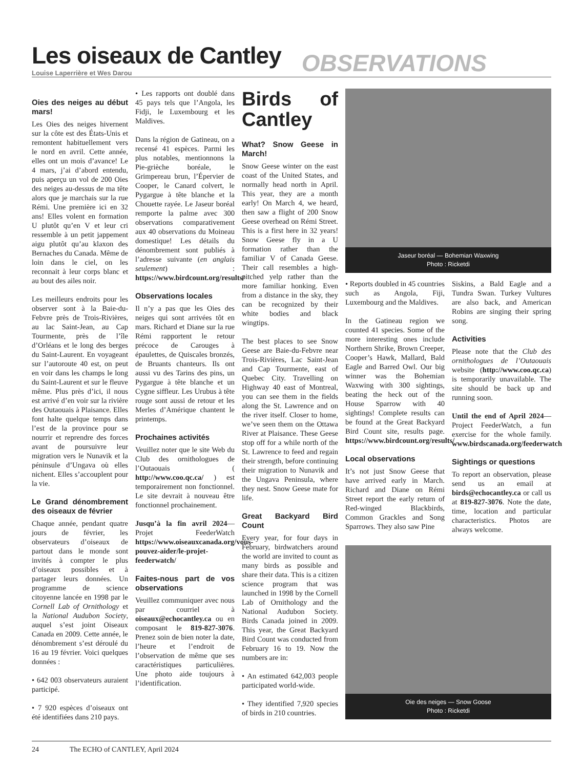Les oiseaux de Cantley
Louise Laperrière et Wes Darou
OBSERVATIONS
Oies des neiges au début mars!
Les Oies des neiges hivernent sur la côte est des États-Unis et remontent habituellement vers le nord en avril. Cette année, elles ont un mois d’avance! Le 4 mars, j’ai d’abord entendu, puis aperçu un vol de 200 Oies des neiges au-dessus de ma tête alors que je marchais sur la rue Rémi. Une première ici en 32 ans! Elles volent en formation U plutôt qu’en V et leur cri ressemble à un petit jappement aigu plutôt qu’au klaxon des Bernaches du Canada. Même de loin dans le ciel, on les reconnait à leur corps blanc et au bout des ailes noir.
Les meilleurs endroits pour les observer sont à la Baie-du-Febvre près de Trois-Rivières, au lac Saint-Jean, au Cap Tourmente, près de l’île d’Orléans et le long des berges du Saint-Laurent. En voyageant sur l’autoroute 40 est, on peut en voir dans les champs le long du Saint-Laurent et sur le fleuve même. Plus près d’ici, il nous est arrivé d’en voir sur la rivière des Outaouais à Plaisance. Elles font halte quelque temps dans l’est de la province pour se nourrir et reprendre des forces avant de poursuivre leur migration vers le Nunavik et la péninsule d’Ungava où elles nichent. Elles s’accouplent pour la vie.
Le Grand dénombrement des oiseaux de février
Chaque année, pendant quatre jours de février, les observateurs d’oiseaux de partout dans le monde sont invités à compter le plus d’oiseaux possibles et à partager leurs données. Un programme de science citoyenne lancée en 1998 par le Cornell Lab of Ornithology et la National Audubon Society, auquel s’est joint Oiseaux Canada en 2009. Cette année, le dénombrement s’est déroulé du 16 au 19 février. Voici quelques données :
• 642 003 observateurs auraient participé.
• 7 920 espèces d’oiseaux ont été identifiées dans 210 pays.
• Les rapports ont doublé dans 45 pays tels que l’Angola, les Fidji, le Luxembourg et les Maldives.
Dans la région de Gatineau, on a recensé 41 espèces. Parmi les plus notables, mentionnons la Pie-grièche boréale, le Grimpereau brun, l’Épervier de Cooper, le Canard colvert, le Pygargue à tête blanche et la Chouette rayée. Le Jaseur boréal remporte la palme avec 300 observations comparativement aux 40 observations du Moineau domestique! Les détails du dénombrement sont publiés à l’adresse suivante (en anglais seulement) : https://www.birdcount.org/results/
Observations locales
Il n’y a pas que les Oies des neiges qui sont arrivées tôt en mars. Richard et Diane sur la rue Rémi rapportent le retour précoce de Carouges à épaulettes, de Quiscales bronzés, de Bruants chanteurs. Ils ont aussi vu des Tarins des pins, un Pygargue à tête blanche et un Cygne siffleur. Les Urubus à tête rouge sont aussi de retour et les Merles d’Amérique chantent le printemps.
Prochaines activités
Veuillez noter que le site Web du Club des ornithologues de l’Outaouais ( http://www.coo.qc.ca/ ) est temporairement non fonctionnel. Le site devrait à nouveau être fonctionnel prochainement.
Jusqu’à la fin avril 2024— Projet FeederWatch https://www.oiseauxcanada.org/vous-pouvez-aider/le-projet-feederwatch/
Faites-nous part de vos observations
Veuillez communiquer avec nous par courriel à oiseaux@echocantley.ca ou en composant le 819-827-3076. Prenez soin de bien noter la date, l’heure et l’endroit de l’observation de même que ses caractéristiques particulières. Une photo aide toujours à l’identification.
Birds of Cantley
What? Snow Geese in March!
Snow Geese winter on the east coast of the United States, and normally head north in April. This year, they are a month early! On March 4, we heard, then saw a flight of 200 Snow Geese overhead on Rémi Street. This is a first here in 32 years! Snow Geese fly in a U formation rather than the familiar V of Canada Geese. Their call resembles a high-pitched yelp rather than the more familiar honking. Even from a distance in the sky, they can be recognized by their white bodies and black wingtips.
The best places to see Snow Geese are Baie-du-Febvre near Trois-Rivières, Lac Saint-Jean and Cap Tourmente, east of Quebec City. Travelling on Highway 40 east of Montreal, you can see them in the fields along the St. Lawrence and on the river itself. Closer to home, we’ve seen them on the Ottawa River at Plaisance. These Geese stop off for a while north of the St. Lawrence to feed and regain their strength, before continuing their migration to Nunavik and the Ungava Peninsula, where they nest. Snow Geese mate for life.
Great Backyard Bird Count
Every year, for four days in February, birdwatchers around the world are invited to count as many birds as possible and share their data. This is a citizen science program that was launched in 1998 by the Cornell Lab of Ornithology and the National Audubon Society. Birds Canada joined in 2009. This year, the Great Backyard Bird Count was conducted from February 16 to 19. Now the numbers are in:
• An estimated 642,003 people participated world-wide.
• They identified 7,920 species of birds in 210 countries.
Jaseur boréal — Bohemian Waxwing
Photo : Ricketdi
• Reports doubled in 45 countries such as Angola, Fiji, Luxembourg and the Maldives.
In the Gatineau region we counted 41 species. Some of the more interesting ones include Northern Shrike, Brown Creeper, Cooper’s Hawk, Mallard, Bald Eagle and Barred Owl. Our big winner was the Bohemian Waxwing with 300 sightings, beating the heck out of the House Sparrow with 40 sightings! Complete results can be found at the Great Backyard Bird Count site, results page. https://www.birdcount.org/results/
Local observations
It’s not just Snow Geese that have arrived early in March. Richard and Diane on Rémi Street report the early return of Red-winged Blackbirds, Common Grackles and Song Sparrows. They also saw Pine
Siskins, a Bald Eagle and a Tundra Swan. Turkey Vultures are also back, and American Robins are singing their spring song.
Activities
Please note that the Club des ornithologues de l’Outaouais website (http://www.coo.qc.ca) is temporarily unavailable. The site should be back up and running soon.
Until the end of April 2024— Project FeederWatch, a fun exercise for the whole family. www.birdscanada.org/feederwatch
Sightings or questions
To report an observation, please send us an email at birds@echocantley.ca or call us at 819-827-3076. Note the date, time, location and particular characteristics. Photos are always welcome.
Oie des neiges — Snow Goose
Photo : Ricketdi
24 The ECHO of CANTLEY, April 2024